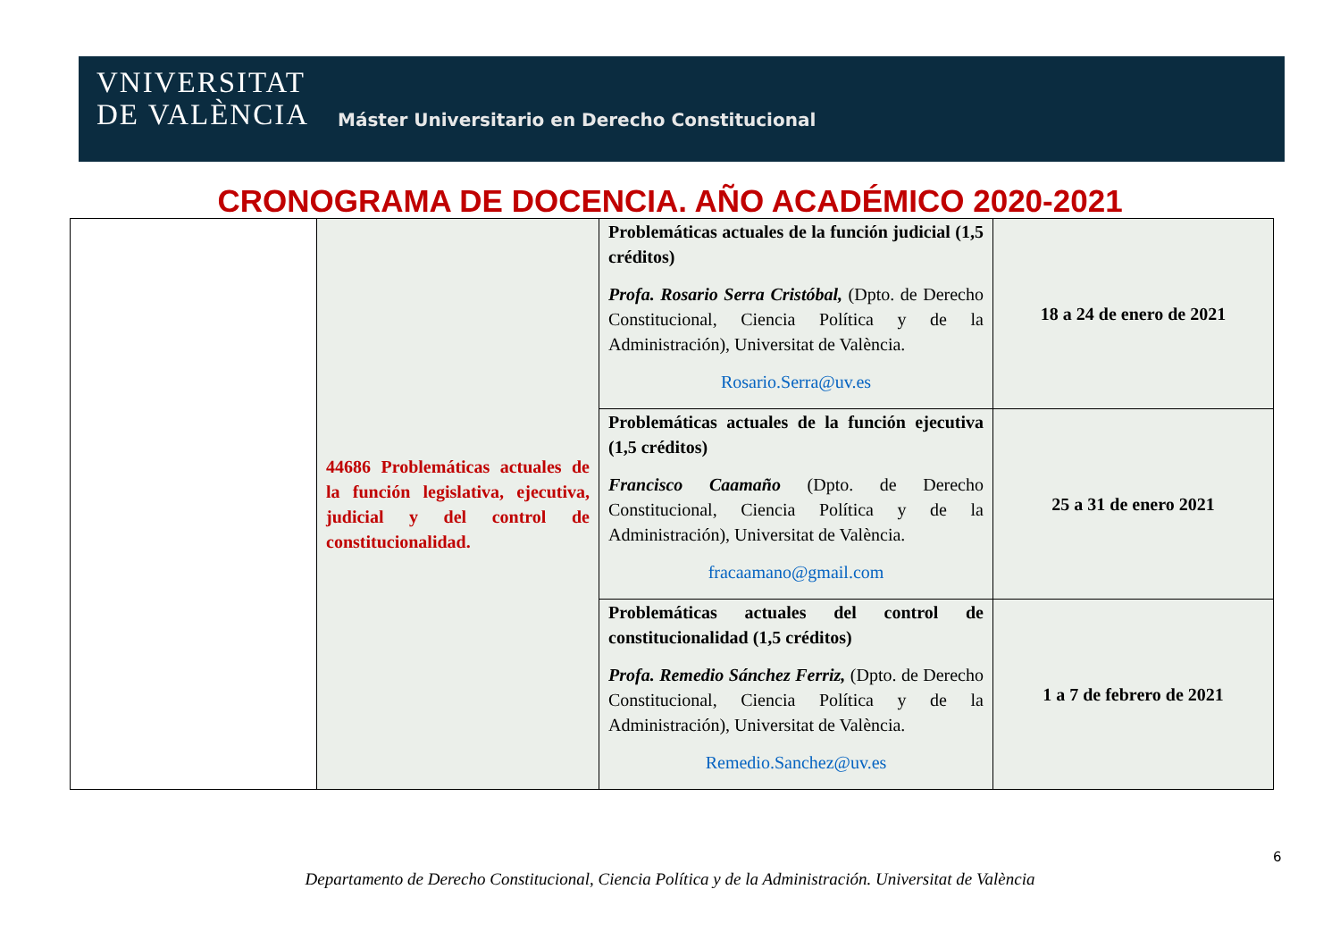VNIVERSITAT
DE VALÈNCIA
Máster Universitario en Derecho Constitucional
CRONOGRAMA DE DOCENCIA. AÑO ACADÉMICO 2020-2021
| | 44686 Problemáticas actuales de la función legislativa, ejecutiva, judicial y del control de constitucionalidad. | Problemáticas actuales de la función judicial (1,5 créditos) Profa. Rosario Serra Cristóbal, (Dpto. de Derecho Constitucional, Ciencia Política y de la Administración), Universitat de València. Rosario.Serra@uv.es | 18 a 24 de enero de 2021 |
| | | Problemáticas actuales de la función ejecutiva (1,5 créditos) Francisco Caamaño (Dpto. de Derecho Constitucional, Ciencia Política y de la Administración), Universitat de València. fracaamano@gmail.com | 25 a 31 de enero 2021 |
| | | Problemáticas actuales del control de constitucionalidad (1,5 créditos) Profa. Remedio Sánchez Ferriz, (Dpto. de Derecho Constitucional, Ciencia Política y de la Administración), Universitat de València. Remedio.Sanchez@uv.es | 1 a 7 de febrero de 2021 |
6
Departamento de Derecho Constitucional, Ciencia Política y de la Administración. Universitat de València